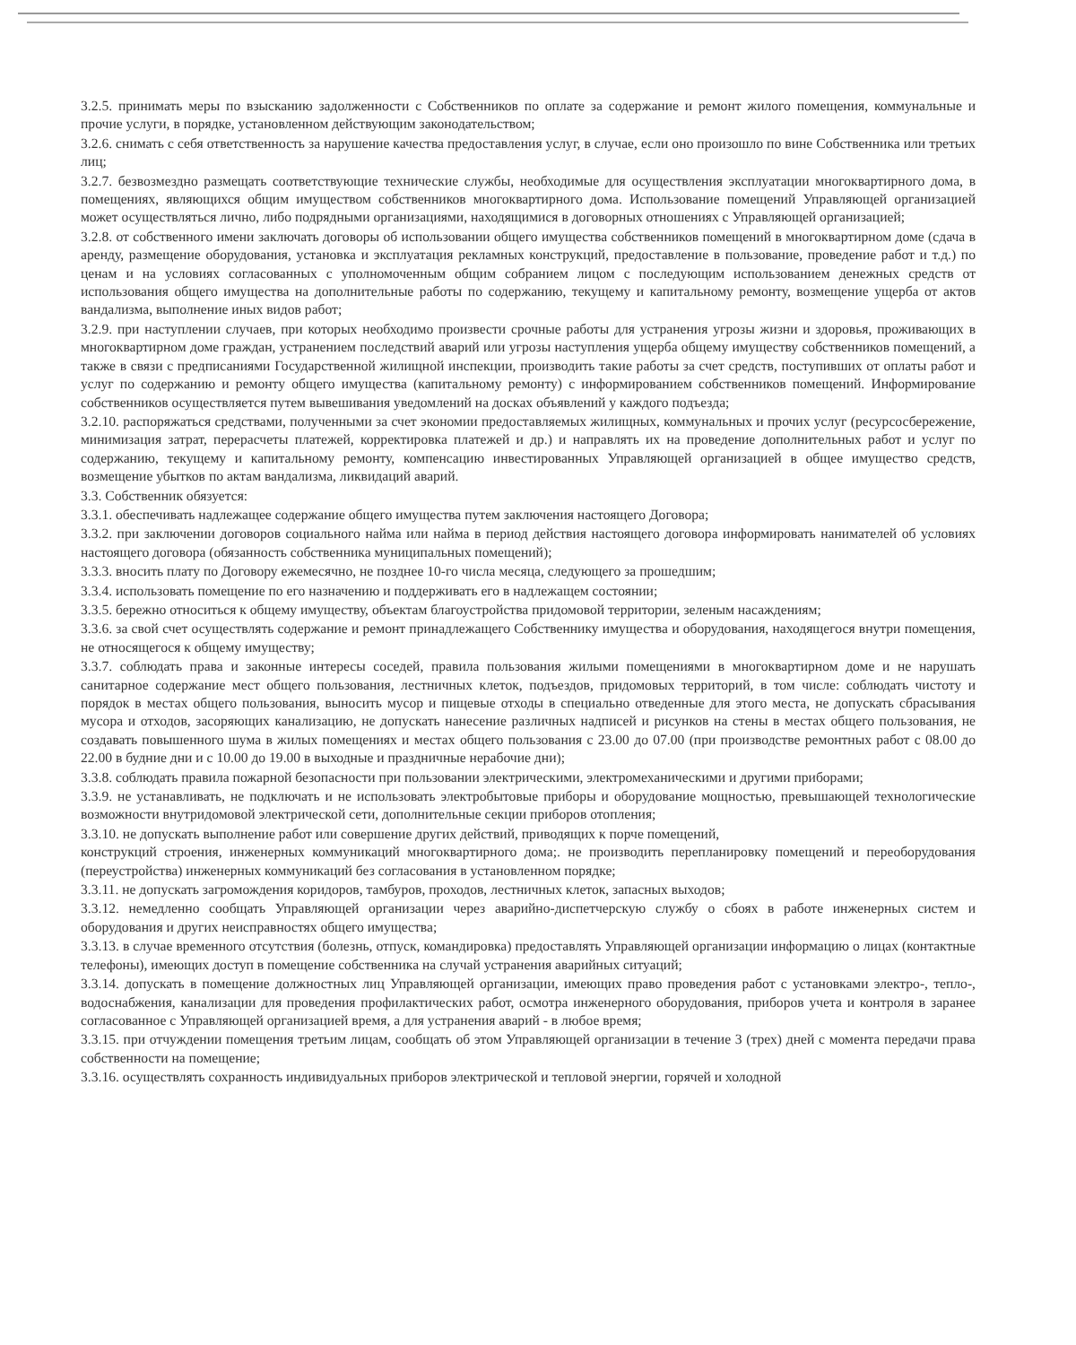3.2.5. принимать меры по взысканию задолженности с Собственников по оплате за содержание и ремонт жилого помещения, коммунальные и прочие услуги, в порядке, установленном действующим законодательством;
3.2.6. снимать с себя ответственность за нарушение качества предоставления услуг, в случае, если оно произошло по вине Собственника или третьих лиц;
3.2.7. безвозмездно размещать соответствующие технические службы, необходимые для осуществления эксплуатации многоквартирного дома, в помещениях, являющихся общим имуществом собственников многоквартирного дома. Использование помещений Управляющей организацией может осуществляться лично, либо подрядными организациями, находящимися в договорных отношениях с Управляющей организацией;
3.2.8. от собственного имени заключать договоры об использовании общего имущества собственников помещений в многоквартирном доме (сдача в аренду, размещение оборудования, установка и эксплуатация рекламных конструкций, предоставление в пользование, проведение работ и т.д.) по ценам и на условиях согласованных с уполномоченным общим собранием лицом с последующим использованием денежных средств от использования общего имущества на дополнительные работы по содержанию, текущему и капитальному ремонту, возмещение ущерба от актов вандализма, выполнение иных видов работ;
3.2.9. при наступлении случаев, при которых необходимо произвести срочные работы для устранения угрозы жизни и здоровья, проживающих в многоквартирном доме граждан, устранением последствий аварий или угрозы наступления ущерба общему имуществу собственников помещений, а также в связи с предписаниями Государственной жилищной инспекции, производить такие работы за счет средств, поступивших от оплаты работ и услуг по содержанию и ремонту общего имущества (капитальному ремонту) с информированием собственников помещений. Информирование собственников осуществляется путем вывешивания уведомлений на досках объявлений у каждого подъезда;
3.2.10. распоряжаться средствами, полученными за счет экономии предоставляемых жилищных, коммунальных и прочих услуг (ресурсосбережение, минимизация затрат, перерасчеты платежей, корректировка платежей и др.) и направлять их на проведение дополнительных работ и услуг по содержанию, текущему и капитальному ремонту, компенсацию инвестированных Управляющей организацией в общее имущество средств, возмещение убытков по актам вандализма, ликвидаций аварий.
3.3. Собственник обязуется:
3.3.1. обеспечивать надлежащее содержание общего имущества путем заключения настоящего Договора;
3.3.2. при заключении договоров социального найма или найма в период действия настоящего договора информировать нанимателей об условиях настоящего договора (обязанность собственника муниципальных помещений);
3.3.3. вносить плату по Договору ежемесячно, не позднее 10-го числа месяца, следующего за прошедшим;
3.3.4. использовать помещение по его назначению и поддерживать его в надлежащем состоянии;
3.3.5. бережно относиться к общему имуществу, объектам благоустройства придомовой территории, зеленым насаждениям;
3.3.6. за свой счет осуществлять содержание и ремонт принадлежащего Собственнику имущества и оборудования, находящегося внутри помещения, не относящегося к общему имуществу;
3.3.7. соблюдать права и законные интересы соседей, правила пользования жилыми помещениями в многоквартирном доме и не нарушать санитарное содержание мест общего пользования, лестничных клеток, подъездов, придомовых территорий, в том числе: соблюдать чистоту и порядок в местах общего пользования, выносить мусор и пищевые отходы в специально отведенные для этого места, не допускать сбрасывания мусора и отходов, засоряющих канализацию, не допускать нанесение различных надписей и рисунков на стены в местах общего пользования, не создавать повышенного шума в жилых помещениях и местах общего пользования с 23.00 до 07.00 (при производстве ремонтных работ с 08.00 до 22.00 в будние дни и с 10.00 до 19.00 в выходные и праздничные нерабочие дни);
3.3.8. соблюдать правила пожарной безопасности при пользовании электрическими, электромеханическими и другими приборами;
3.3.9. не устанавливать, не подключать и не использовать электробытовые приборы и оборудование мощностью, превышающей технологические возможности внутридомовой электрической сети, дополнительные секции приборов отопления;
3.3.10. не допускать выполнение работ или совершение других действий, приводящих к порче помещений,
конструкций строения, инженерных коммуникаций многоквартирного дома;. не производить перепланировку помещений и переоборудования (переустройства) инженерных коммуникаций без согласования в установленном порядке;
3.3.11. не допускать загромождения коридоров, тамбуров, проходов, лестничных клеток, запасных выходов;
3.3.12. немедленно сообщать Управляющей организации через аварийно-диспетчерскую службу о сбоях в работе инженерных систем и оборудования и других неисправностях общего имущества;
3.3.13. в случае временного отсутствия (болезнь, отпуск, командировка) предоставлять Управляющей организации информацию о лицах (контактные телефоны), имеющих доступ в помещение собственника на случай устранения аварийных ситуаций;
3.3.14. допускать в помещение должностных лиц Управляющей организации, имеющих право проведения работ с установками электро-, тепло-, водоснабжения, канализации для проведения профилактических работ, осмотра инженерного оборудования, приборов учета и контроля в заранее согласованное с Управляющей организацией время, а для устранения аварий - в любое время;
3.3.15. при отчуждении помещения третьим лицам, сообщать об этом Управляющей организации в течение 3 (трех) дней с момента передачи права собственности на помещение;
3.3.16. осуществлять сохранность индивидуальных приборов электрической и тепловой энергии, горячей и холодной